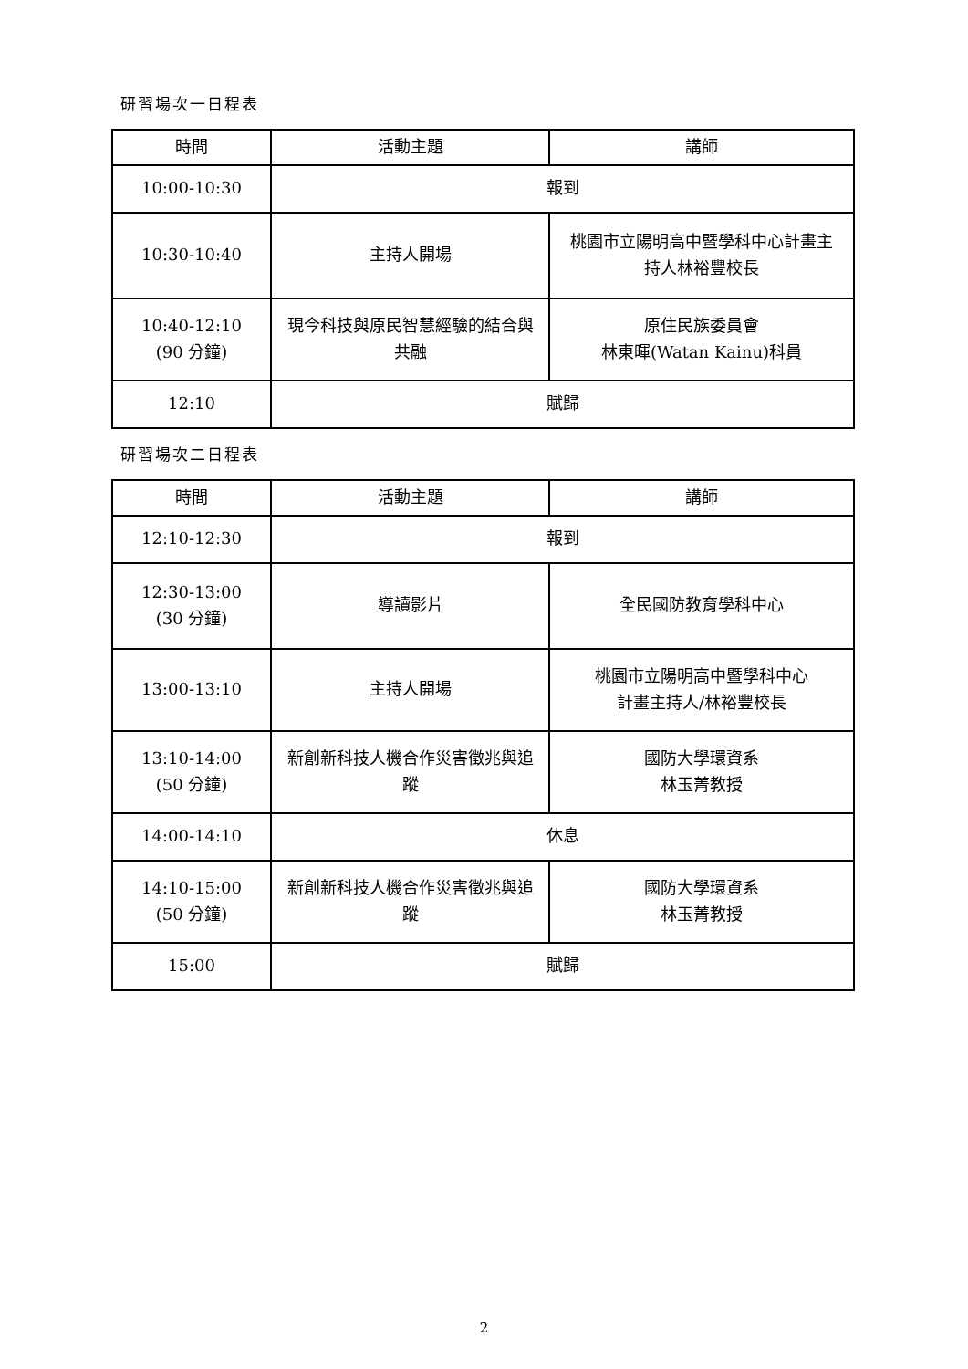研習場次一日程表
| 時間 | 活動主題 | 講師 |
| --- | --- | --- |
| 10:00-10:30 | 報到 | |
| 10:30-10:40 | 主持人開場 | 桃園市立陽明高中暨學科中心計畫主持人林裕豐校長 |
| 10:40-12:10 (90 分鐘) | 現今科技與原民智慧經驗的結合與共融 | 原住民族委員會 林東暉(Watan Kainu)科員 |
| 12:10 | 賦歸 | |
研習場次二日程表
| 時間 | 活動主題 | 講師 |
| --- | --- | --- |
| 12:10-12:30 | 報到 | |
| 12:30-13:00 (30 分鐘) | 導讀影片 | 全民國防教育學科中心 |
| 13:00-13:10 | 主持人開場 | 桃園市立陽明高中暨學科中心 計畫主持人/林裕豐校長 |
| 13:10-14:00 (50 分鐘) | 新創新科技人機合作災害徵兆與追蹤 | 國防大學環資系 林玉菁教授 |
| 14:00-14:10 | 休息 | |
| 14:10-15:00 (50 分鐘) | 新創新科技人機合作災害徵兆與追蹤 | 國防大學環資系 林玉菁教授 |
| 15:00 | 賦歸 | |
2